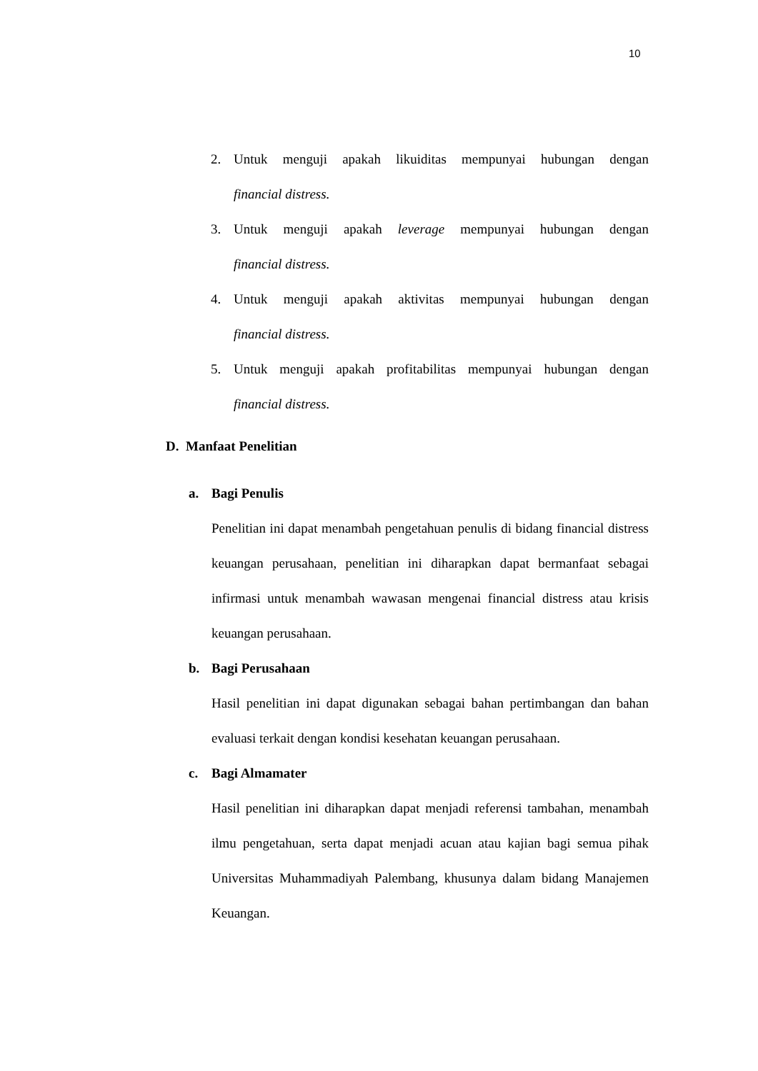10
2. Untuk menguji apakah likuiditas mempunyai hubungan dengan
financial distress.
3. Untuk menguji apakah leverage mempunyai hubungan dengan
financial distress.
4. Untuk menguji apakah aktivitas mempunyai hubungan dengan
financial distress.
5. Untuk menguji apakah profitabilitas mempunyai hubungan dengan
financial distress.
D. Manfaat Penelitian
a. Bagi Penulis
Penelitian ini dapat menambah pengetahuan penulis di bidang financial distress keuangan perusahaan, penelitian ini diharapkan dapat bermanfaat sebagai infirmasi untuk menambah wawasan mengenai financial distress atau krisis keuangan perusahaan.
b. Bagi Perusahaan
Hasil penelitian ini dapat digunakan sebagai bahan pertimbangan dan bahan evaluasi terkait dengan kondisi kesehatan keuangan perusahaan.
c. Bagi Almamater
Hasil penelitian ini diharapkan dapat menjadi referensi tambahan, menambah ilmu pengetahuan, serta dapat menjadi acuan atau kajian bagi semua pihak Universitas Muhammadiyah Palembang, khusunya dalam bidang Manajemen Keuangan.